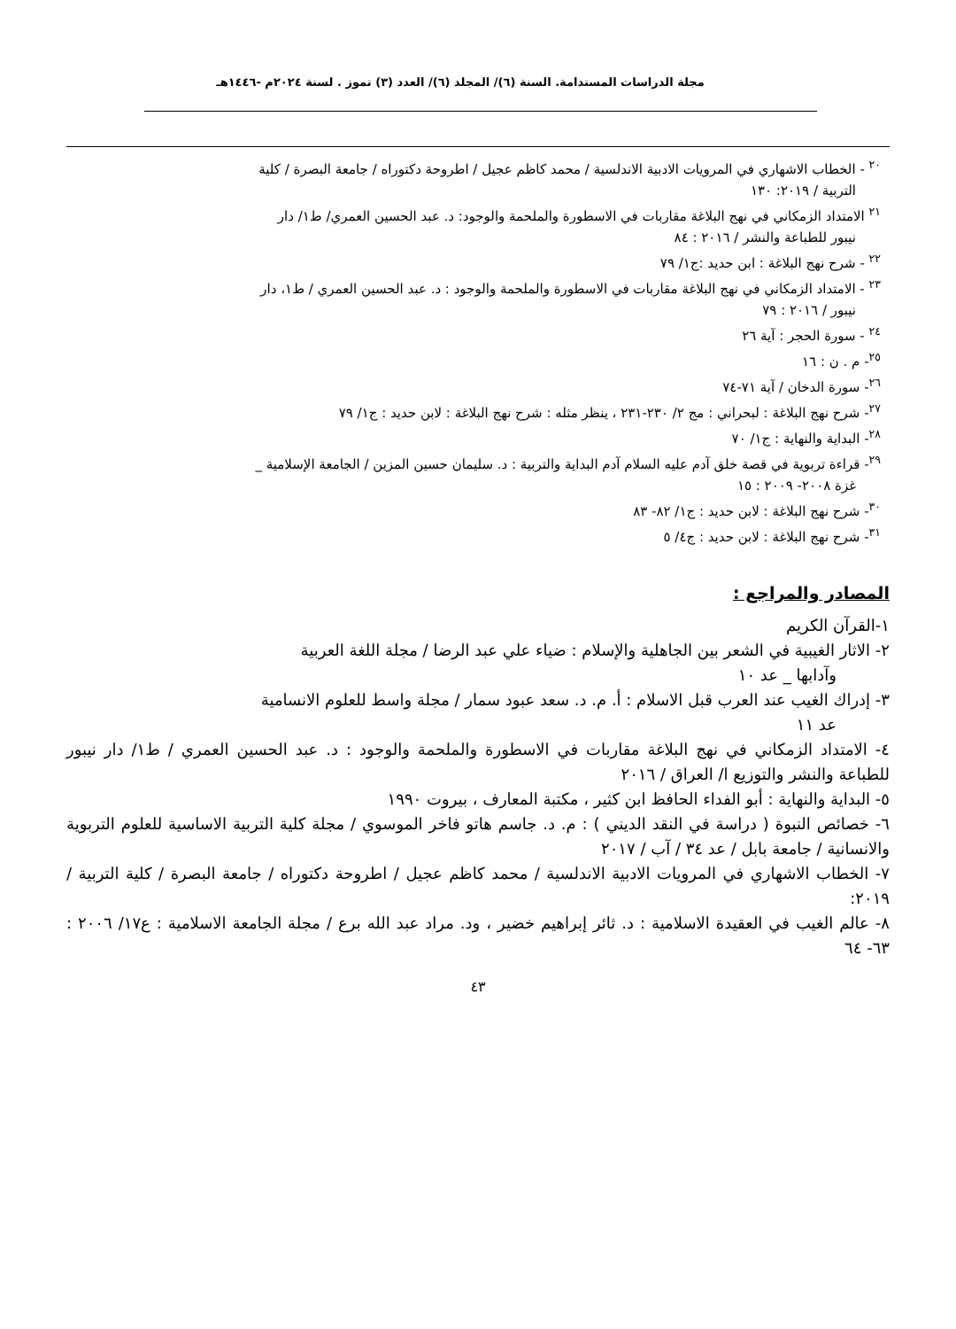مجلة الدراسات المستدامة. السنة (٦)/ المجلد (٦)/ العدد (٣) تموز . لسنة ٢٠٢٤م -١٤٤٦هـ
<sup>٢٠</sup> - الخطاب الاشهاري في المرويات الادبية الاندلسية / محمد كاظم عجيل / اطروحة دكتوراه / جامعة البصرة / كلية
التربية / ٢٠١٩: ١٣٠
<sup>٢١</sup> الامتداد الزمكاني في نهج البلاغة مقاربات في الاسطورة والملحمة والوجود: د. عبد الحسين العمري/ ط١/ دار
نيبور للطباعة والنشر / ٢٠١٦ : ٨٤
<sup>٢٢</sup> - شرح نهج البلاغة : ابن حديد :ج١/ ٧٩
<sup>٢٣</sup> - الامتداد الزمكاني في نهج البلاغة مقاربات في الاسطورة والملحمة والوجود : د. عبد الحسين العمري / ط١، دار
نيبور / ٢٠١٦ : ٧٩
<sup>٢٤</sup> - سورة الحجر : آية ٢٦
<sup>٢٥</sup>- م . ن : ١٦
<sup>٢٦</sup>- سورة الدخان / آية ٧١-٧٤
<sup>٢٧</sup>- شرح نهج البلاغة : لبحراني : مج ٢/ ٢٣٠-٢٣١ ، ينظر مثله : شرح نهج البلاغة : لابن حديد : ج١/ ٧٩
<sup>٢٨</sup>- البداية والنهاية : ج١/ ٧٠
<sup>٢٩</sup>- قراءة تربوية في قصة خلق آدم عليه السلام آدم البداية والتربية : د. سليمان حسين المزين / الجامعة الإسلامية _
غزة ٢٠٠٨- ٢٠٠٩ : ١٥
<sup>٣٠</sup>- شرح نهج البلاغة : لابن حديد : ج١/ ٨٢- ٨٣
<sup>٣١</sup>- شرح نهج البلاغة : لابن حديد : ج٤/ ٥
المصادر والمراجع :
١-القرآن الكريم
٢- الاثار الغيبية في الشعر بين الجاهلية والإسلام : ضياء علي عبد الرضا / مجلة اللغة العربية
وآدابها _ عد ١٠
٣- إدراك الغيب عند العرب قبل الاسلام : أ. م. د. سعد عبود سمار / مجلة واسط للعلوم الانسامية
عد ١١
٤- الامتداد الزمكاني في نهج البلاغة مقاربات في الاسطورة والملحمة والوجود : د. عبد الحسين العمري / ط١/ دار نيبور للطباعة والنشر والتوزيع ا/ العراق / ٢٠١٦
٥- البداية والنهاية : أبو الفداء الحافظ ابن كثير ، مكتبة المعارف ، بيروت ١٩٩٠
٦- خصائص النبوة ( دراسة في النقد الديني ) : م. د. جاسم هاتو فاخر الموسوي / مجلة كلية التربية الاساسية للعلوم التربوية والانسانية / جامعة بابل / عد ٣٤ / آب / ٢٠١٧
٧- الخطاب الاشهاري في المرويات الادبية الاندلسية / محمد كاظم عجيل / اطروحة دكتوراه / جامعة البصرة / كلية التربية / ٢٠١٩:
٨- عالم الغيب في العقيدة الاسلامية : د. ثائر إبراهيم خضير ، ود. مراد عبد الله برع / مجلة الجامعة الاسلامية : ع١٧/ ٢٠٠٦ : ٦٣- ٦٤
٤٣